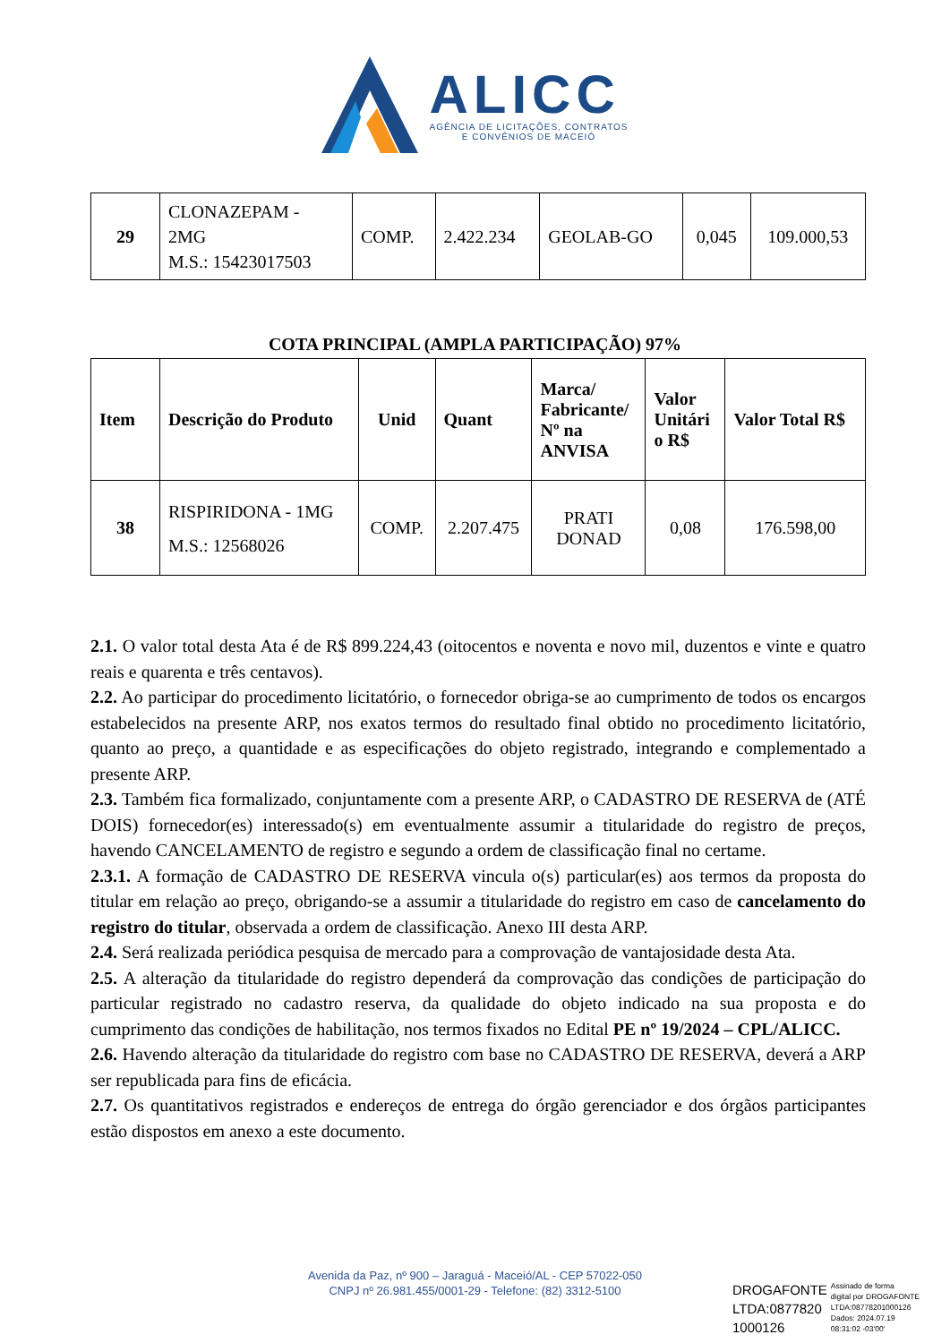ALICC
AGÊNCIA DE LICITAÇÕES, CONTRATOS
E CONVÊNIOS DE MACEIÓ
| 29 | CLONAZEPAM - 2MG M.S.: 15423017503 | COMP. | 2.422.234 | GEOLAB-GO | 0,045 | 109.000,53 |
COTA PRINCIPAL (AMPLA PARTICIPAÇÃO) 97%
| Item | Descrição do Produto | Unid | Quant | Marca/ Fabricante/ Nº na ANVISA | Valor Unitári o R$ | Valor Total R$ |
| --- | --- | --- | --- | --- | --- | --- |
| 38 | RISPIRIDONA - 1MG M.S.: 12568026 | COMP. | 2.207.475 | PRATI DONAD | 0,08 | 176.598,00 |
2.1. O valor total desta Ata é de R$ 899.224,43 (oitocentos e noventa e novo mil, duzentos e vinte e quatro reais e quarenta e três centavos).
2.2. Ao participar do procedimento licitatório, o fornecedor obriga-se ao cumprimento de todos os encargos estabelecidos na presente ARP, nos exatos termos do resultado final obtido no procedimento licitatório, quanto ao preço, a quantidade e as especificações do objeto registrado, integrando e complementado a presente ARP.
2.3. Também fica formalizado, conjuntamente com a presente ARP, o CADASTRO DE RESERVA de (ATÉ DOIS) fornecedor(es) interessado(s) em eventualmente assumir a titularidade do registro de preços, havendo CANCELAMENTO de registro e segundo a ordem de classificação final no certame.
2.3.1. A formação de CADASTRO DE RESERVA vincula o(s) particular(es) aos termos da proposta do titular em relação ao preço, obrigando-se a assumir a titularidade do registro em caso de cancelamento do registro do titular, observada a ordem de classificação. Anexo III desta ARP.
2.4. Será realizada periódica pesquisa de mercado para a comprovação de vantajosidade desta Ata.
2.5. A alteração da titularidade do registro dependerá da comprovação das condições de participação do particular registrado no cadastro reserva, da qualidade do objeto indicado na sua proposta e do cumprimento das condições de habilitação, nos termos fixados no Edital PE nº 19/2024 – CPL/ALICC.
2.6. Havendo alteração da titularidade do registro com base no CADASTRO DE RESERVA, deverá a ARP ser republicada para fins de eficácia.
2.7. Os quantitativos registrados e endereços de entrega do órgão gerenciador e dos órgãos participantes estão dispostos em anexo a este documento.
Avenida da Paz, nº 900 – Jaraguá - Maceió/AL - CEP 57022-050
CNPJ nº 26.981.455/0001-29 - Telefone: (82) 3312-5100
DROGAFONTE
LTDA:0877820
1000126
Assinado de forma
digital por DROGAFONTE
LTDA:08778201000126
Dados: 2024.07.19
08:31:02 -03'00'